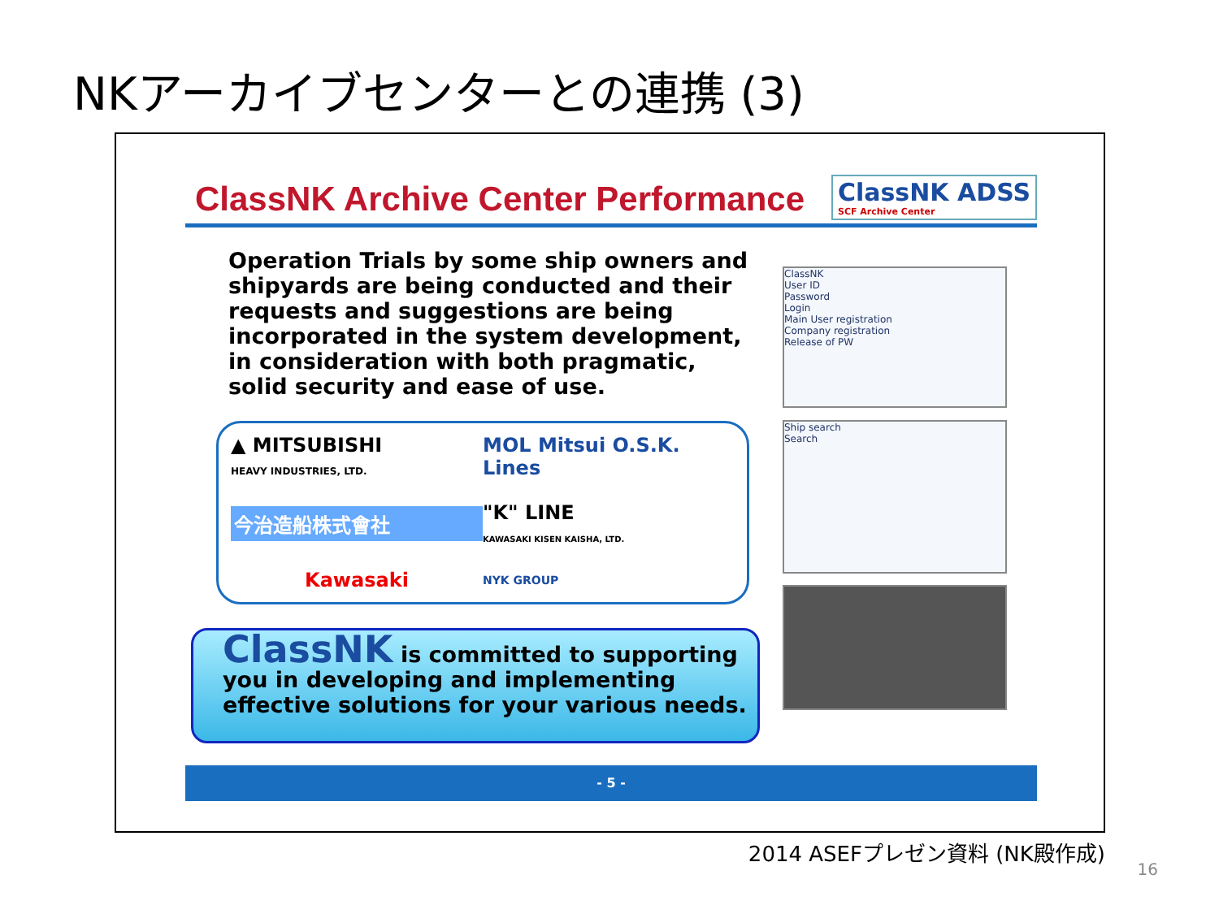NKアーカイブセンターとの連携 (3)
ClassNK Archive Center Performance
ClassNK ADSS
SCF Archive Center
Operation Trials by some ship owners and shipyards are being conducted and their requests and suggestions are being incorporated in the system development, in consideration with both pragmatic, solid security and ease of use.
▲ MITSUBISHI
HEAVY INDUSTRIES, LTD.
MOL Mitsui O.S.K. Lines
今治造船株式會社
"K" LINE
KAWASAKI KISEN KAISHA, LTD.
Kawasaki
NYK GROUP
ClassNK is committed to supporting you in developing and implementing effective solutions for your various needs.
- 5 -
ClassNK
User ID
Password
Login
Main User registration
Company registration
Release of PW
Ship search
Search
2014 ASEFプレゼン資料 (NK殿作成)
16